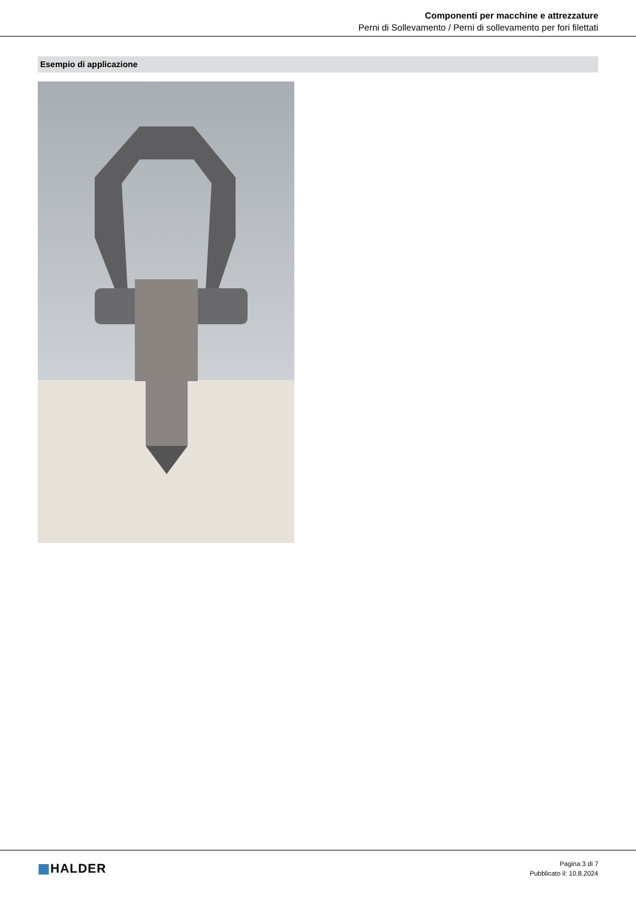Componenti per macchine e attrezzature
Perni di Sollevamento / Perni di sollevamento per fori filettati
Esempio di applicazione
▦HALDER
Pagina 3 di 7
Pubblicato il: 10.8.2024